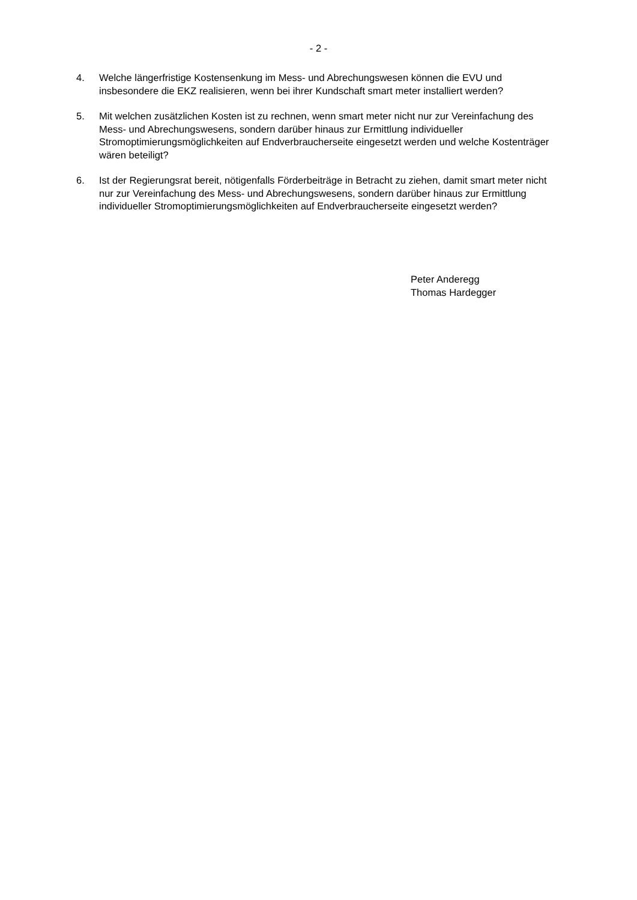- 2 -
4. Welche längerfristige Kostensenkung im Mess- und Abrechungswesen können die EVU und insbesondere die EKZ realisieren, wenn bei ihrer Kundschaft smart meter installiert werden?
5. Mit welchen zusätzlichen Kosten ist zu rechnen, wenn smart meter nicht nur zur Vereinfachung des Mess- und Abrechungswesens, sondern darüber hinaus zur Ermittlung individueller Stromoptimierungsmöglichkeiten auf Endverbraucherseite eingesetzt werden und welche Kostenträger wären beteiligt?
6. Ist der Regierungsrat bereit, nötigenfalls Förderbeiträge in Betracht zu ziehen, damit smart meter nicht nur zur Vereinfachung des Mess- und Abrechungswesens, sondern darüber hinaus zur Ermittlung individueller Stromoptimierungsmöglichkeiten auf Endverbraucherseite eingesetzt werden?
Peter Anderegg
Thomas Hardegger